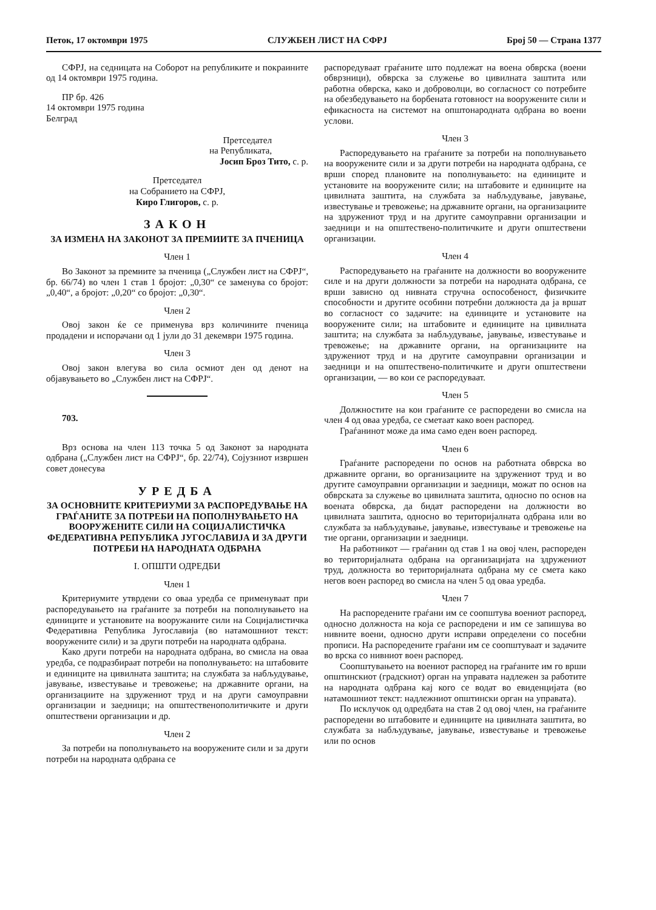Петок, 17 октомври 1975 СЛУЖБЕН ЛИСТ НА СФРЈ Број 50 — Страна 1377
СФРЈ, на седницата на Соборот на републиките и покраините од 14 октомври 1975 година.
ПР бр. 426
14 октомври 1975 година
Белград
Претседател
на Републиката,
Јосип Броз Тито, с. р.
Претседател
на Собранието на СФРЈ,
Киро Глигоров, с. р.
ЗАКОН
ЗА ИЗМЕНА НА ЗАКОНОТ ЗА ПРЕМИИТЕ ЗА ПЧЕНИЦА
Член 1
Во Законот за премиите за пченица („Службен лист на СФРЈ“, бр. 66/74) во член 1 став 1 бројот: „0,30“ се заменува со бројот: „0,40“, а бројот: „0,20“ со бројот: „0,30“.
Член 2
Овој закон ќе се применува врз количините пченица продадени и испорачани од 1 јули до 31 декември 1975 година.
Член 3
Овој закон влегува во сила осмиот ден од денот на објавувањето во „Службен лист на СФРЈ“.
703.
Врз основа на член 113 точка 5 од Законот за народната одбрана („Службен лист на СФРЈ“, бр. 22/74), Сојузниот извршен совет донесува
УРЕДБА
ЗА ОСНОВНИТЕ КРИТЕРИУМИ ЗА РАСПОРЕДУВАЊЕ НА ГРАЃАНИТЕ ЗА ПОТРЕБИ НА ПОПОЛНУВАЊЕТО НА ВООРУЖЕНИТЕ СИЛИ НА СОЦИЈАЛИСТИЧКА ФЕДЕРАТИВНА РЕПУБЛИКА ЈУГОСЛАВИЈА И ЗА ДРУГИ ПОТРЕБИ НА НАРОДНАТА ОДБРАНА
I. ОПШТИ ОДРЕДБИ
Член 1
Критериумите утврдени со оваа уредба се применуваат при распоредувањето на граѓаните за потреби на пополнувањето на единиците и установите на вооружаните сили на Социјалистичка Федеративна Република Југославија (во натамошниот текст: вооружените сили) и за други потреби на народната одбрана.
Како други потреби на народната одбрана, во смисла на оваа уредба, се подразбираат потреби на пополнувањето: на штабовите и единиците на цивилната заштита; на службата за набљудување, јавување, известување и тревожење; на државните органи, на организациите на здружениот труд и на други самоуправни организации и заедници; на општественополитичките и други општествени организации и др.
Член 2
За потреби на пополнувањето на вооружените сили и за други потреби на народната одбрана се
распоредуваат граѓаните што подлежат на воена обврска (воени обврзници), обврска за служење во цивилната заштита или работна обврска, како и доброволци, во согласност со потребите на обезбедувањето на борбената готовност на вооружените сили и ефикасноста на системот на општонародната одбрана во воени услови.
Член 3
Распоредувањето на граѓаните за потреби на пополнувањето на вооружените сили и за други потреби на народната одбрана, се врши според плановите на пополнувањето: на единиците и установите на вооружените сили; на штабовите и единиците на цивилната заштита, на службата за набљудување, јавување, известување и тревожење; на државните органи, на организациите на здружениот труд и на другите самоуправни организации и заедници и на општествено-политичките и други општествени организации.
Член 4
Распоредувањето на граѓаните на должности во вооружените силе и на други должности за потреби на народната одбрана, се врши зависно од нивната стручна оспособеност, физичките способности и другите особини потребни должноста да ја вршат во согласност со задачите: на единиците и установите на вооружените сили; на штабовите и единиците на цивилната заштита; на службата за набљудување, јавување, известување и тревожење; на државните органи, на организациите на здружениот труд и на другите самоуправни организации и заедници и на општествено-политичките и други општествени организации, — во кои се распоредуваат.
Член 5
Должностите на кои граѓаните се распоредени во смисла на член 4 од оваа уредба, се сметаат како воен распоред.
Граѓанинот може да има само еден воен распоред.
Член 6
Граѓаните распоредени по основ на работната обврска во државните органи, во организациите на здружениот труд и во другите самоуправни организации и заедници, можат по основ на обврската за служење во цивилната заштита, односно по основ на воената обврска, да бидат распоредени на должности во цивилната заштита, односно во територијалната одбрана или во службата за набљудување, јавување, известување и тревожење на тие органи, организации и заедници.
На работникот — граѓанин од став 1 на овој член, распореден во територијалната одбрана на организацијата на здружениот труд, должноста во територијалната одбрана му се смета како негов воен распоред во смисла на член 5 од оваа уредба.
Член 7
На распоредените граѓани им се соопштува воениот распоред, односно должноста на која се распоредени и им се запишува во нивните воени, односно други исправи определени со посебни прописи. На распоредените граѓани им се соопштуваат и задачите во врска со нивниот воен распоред.
Соопштувањето на воениот распоред на граѓаните им го врши општинскиот (градскиот) орган на управата надлежен за работите на народната одбрана кај кого се водат во евиденцијата (во натамошниот текст: надлежниот општински орган на управата).
По исклучок од одредбата на став 2 од овој член, на граѓаните распоредени во штабовите и единиците на цивилната заштита, во службата за набљудување, јавување, известување и тревожење или по основ